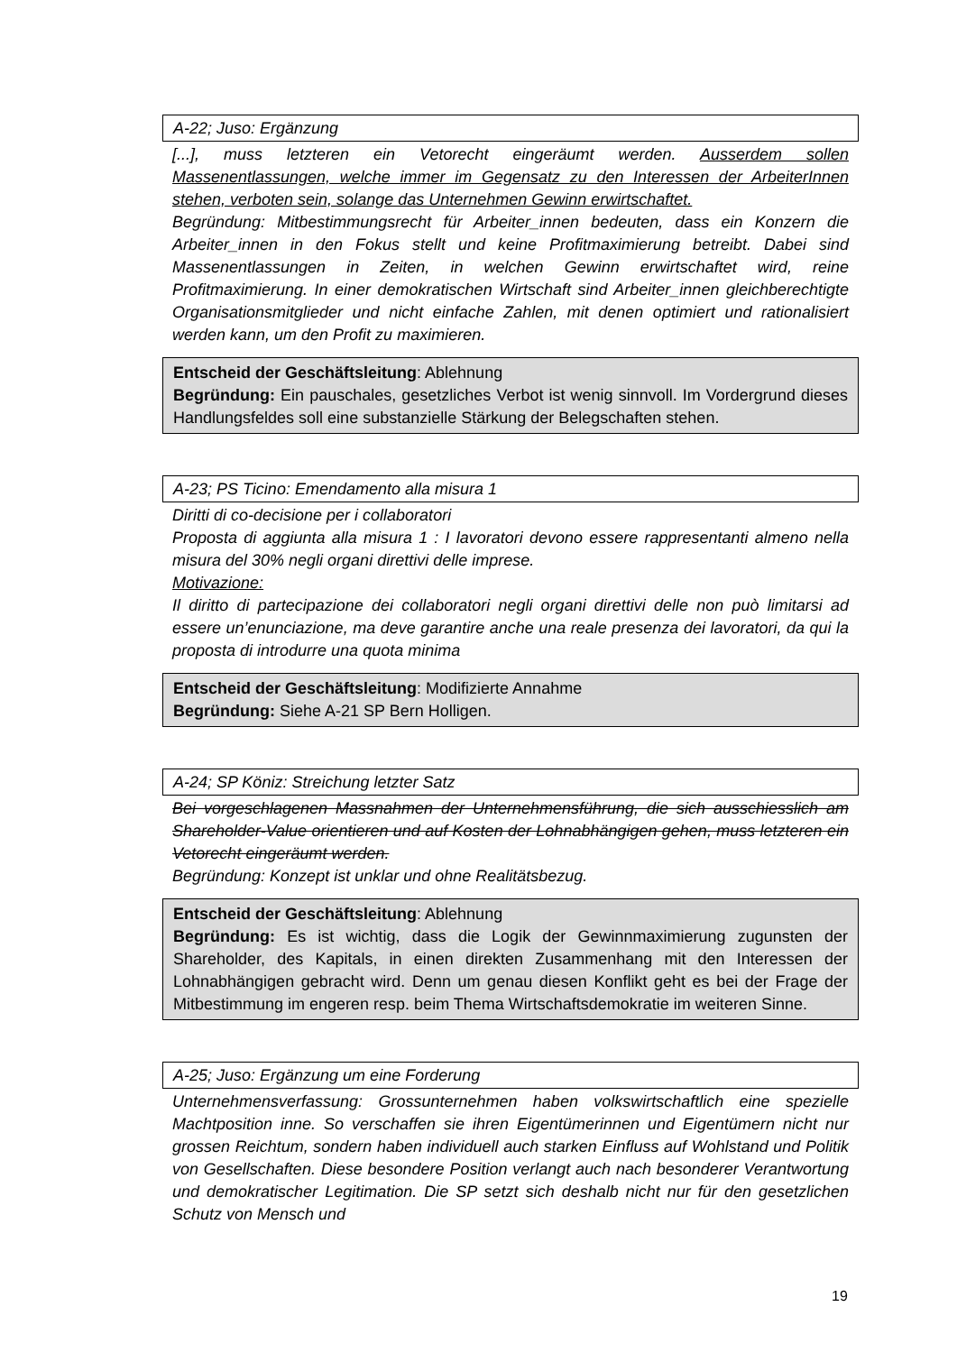A-22; Juso: Ergänzung
[...], muss letzteren ein Vetorecht eingeräumt werden. Ausserdem sollen Massenentlassungen, welche immer im Gegensatz zu den Interessen der ArbeiterInnen stehen, verboten sein, solange das Unternehmen Gewinn erwirtschaftet.
Begründung: Mitbestimmungsrecht für Arbeiter_innen bedeuten, dass ein Konzern die Arbeiter_innen in den Fokus stellt und keine Profitmaximierung betreibt. Dabei sind Massenentlassungen in Zeiten, in welchen Gewinn erwirtschaftet wird, reine Profitmaximierung. In einer demokratischen Wirtschaft sind Arbeiter_innen gleichberechtigte Organisationsmitglieder und nicht einfache Zahlen, mit denen optimiert und rationalisiert werden kann, um den Profit zu maximieren.
Entscheid der Geschäftsleitung: Ablehnung
Begründung: Ein pauschales, gesetzliches Verbot ist wenig sinnvoll. Im Vordergrund dieses Handlungsfeldes soll eine substanzielle Stärkung der Belegschaften stehen.
A-23; PS Ticino: Emendamento alla misura 1
Diritti di co-decisione per i collaboratori
Proposta di aggiunta alla misura 1 : I lavoratori devono essere rappresentanti almeno nella misura del 30% negli organi direttivi delle imprese.
Motivazione:
Il diritto di partecipazione dei collaboratori negli organi direttivi delle non può limitarsi ad essere un’enunciazione, ma deve garantire anche una reale presenza dei lavoratori, da qui la proposta di introdurre una quota minima
Entscheid der Geschäftsleitung: Modifizierte Annahme
Begründung: Siehe A-21 SP Bern Holligen.
A-24; SP Köniz: Streichung letzter Satz
Bei vorgeschlagenen Massnahmen der Unternehmensführung, die sich ausschiesslich am Shareholder-Value orientieren und auf Kosten der Lohnabhängigen gehen, muss letzteren ein Vetorecht eingeräumt werden.
Begründung: Konzept ist unklar und ohne Realitätsbezug.
Entscheid der Geschäftsleitung: Ablehnung
Begründung: Es ist wichtig, dass die Logik der Gewinnmaximierung zugunsten der Shareholder, des Kapitals, in einen direkten Zusammenhang mit den Interessen der Lohnabhängigen gebracht wird. Denn um genau diesen Konflikt geht es bei der Frage der Mitbestimmung im engeren resp. beim Thema Wirtschaftsdemokratie im weiteren Sinne.
A-25; Juso: Ergänzung um eine Forderung
Unternehmensverfassung: Grossunternehmen haben volkswirtschaftlich eine spezielle Machtposition inne. So verschaffen sie ihren Eigentümerinnen und Eigentümern nicht nur grossen Reichtum, sondern haben individuell auch starken Einfluss auf Wohlstand und Politik von Gesellschaften. Diese besondere Position verlangt auch nach besonderer Verantwortung und demokratischer Legitimation. Die SP setzt sich deshalb nicht nur für den gesetzlichen Schutz von Mensch und
19